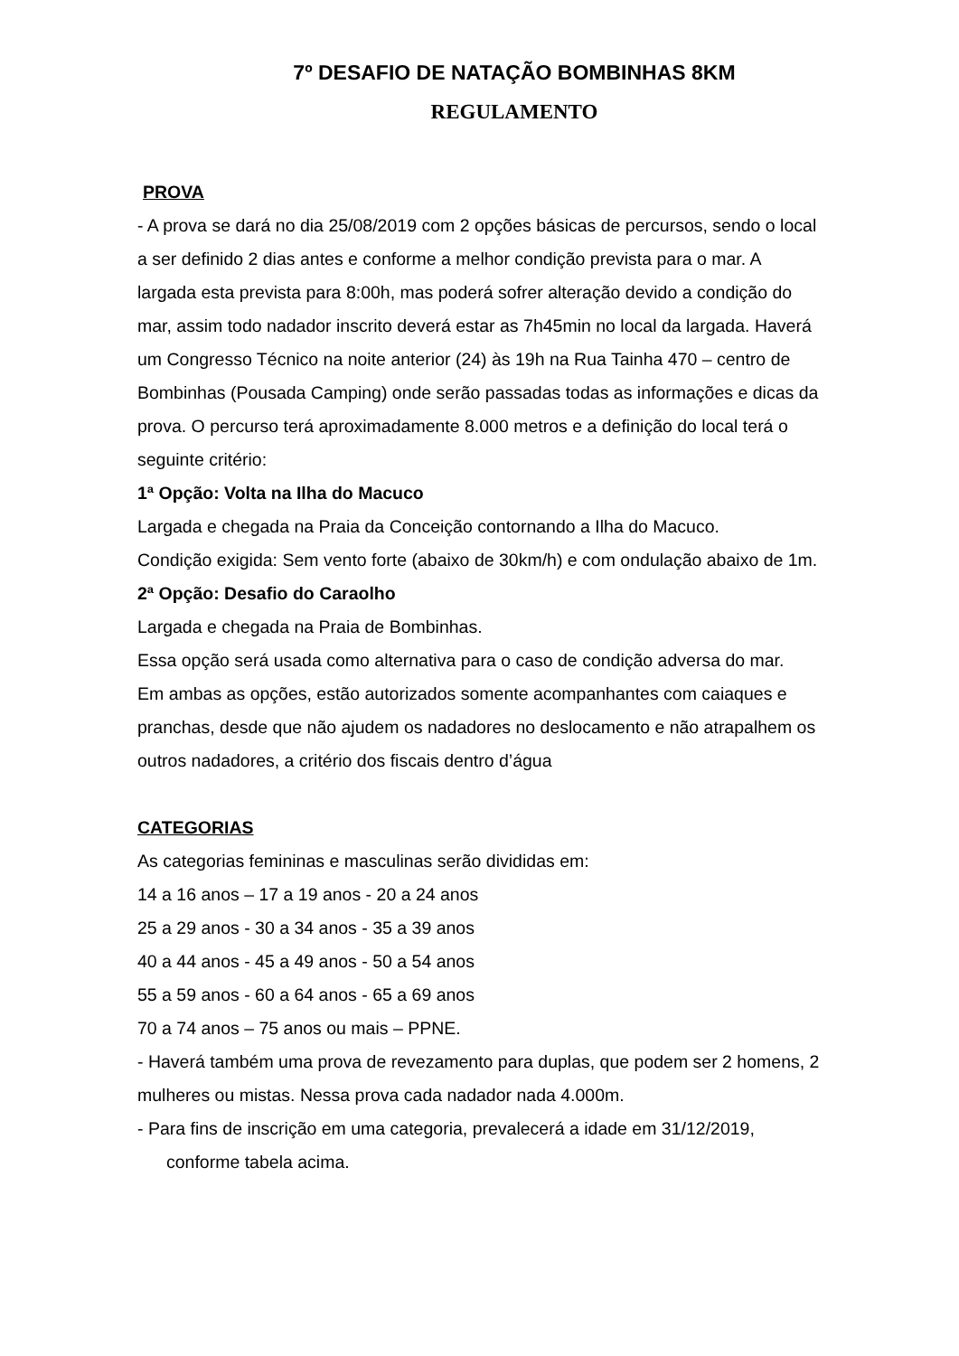7º DESAFIO DE NATAÇÃO BOMBINHAS 8KM
REGULAMENTO
PROVA
- A prova se dará no dia 25/08/2019 com 2 opções básicas de percursos, sendo o local a ser definido 2 dias antes e conforme a melhor condição prevista para o mar. A largada esta prevista para 8:00h, mas poderá sofrer alteração devido a condição do mar, assim todo nadador inscrito deverá estar as 7h45min no local da largada. Haverá um Congresso Técnico na noite anterior (24) às 19h na Rua Tainha 470 – centro de Bombinhas (Pousada Camping) onde serão passadas todas as informações e dicas da prova. O percurso terá aproximadamente 8.000 metros e a definição do local terá o seguinte critério:
1ª Opção: Volta na Ilha do Macuco
Largada e chegada na Praia da Conceição contornando a Ilha do Macuco.
Condição exigida: Sem vento forte (abaixo de 30km/h) e com ondulação abaixo de 1m.
2ª Opção: Desafio do Caraolho
Largada e chegada na Praia de Bombinhas.
Essa opção será usada como alternativa para o caso de condição adversa do mar.
Em ambas as opções, estão autorizados somente acompanhantes com caiaques e pranchas, desde que não ajudem os nadadores no deslocamento e não atrapalhem os outros nadadores, a critério dos fiscais dentro d’água
CATEGORIAS
As categorias femininas e masculinas serão divididas em:
14 a 16 anos – 17 a 19 anos - 20 a 24 anos
25 a 29 anos - 30 a 34 anos - 35 a 39 anos
40 a 44 anos - 45 a 49 anos - 50 a 54 anos
55 a 59 anos - 60 a 64 anos - 65 a 69 anos
70 a 74 anos – 75 anos ou mais – PPNE.
- Haverá também uma prova de revezamento para duplas, que podem ser 2 homens, 2 mulheres ou mistas. Nessa prova cada nadador nada 4.000m.
- Para fins de inscrição em uma categoria, prevalecerá a idade em 31/12/2019,
conforme tabela acima.